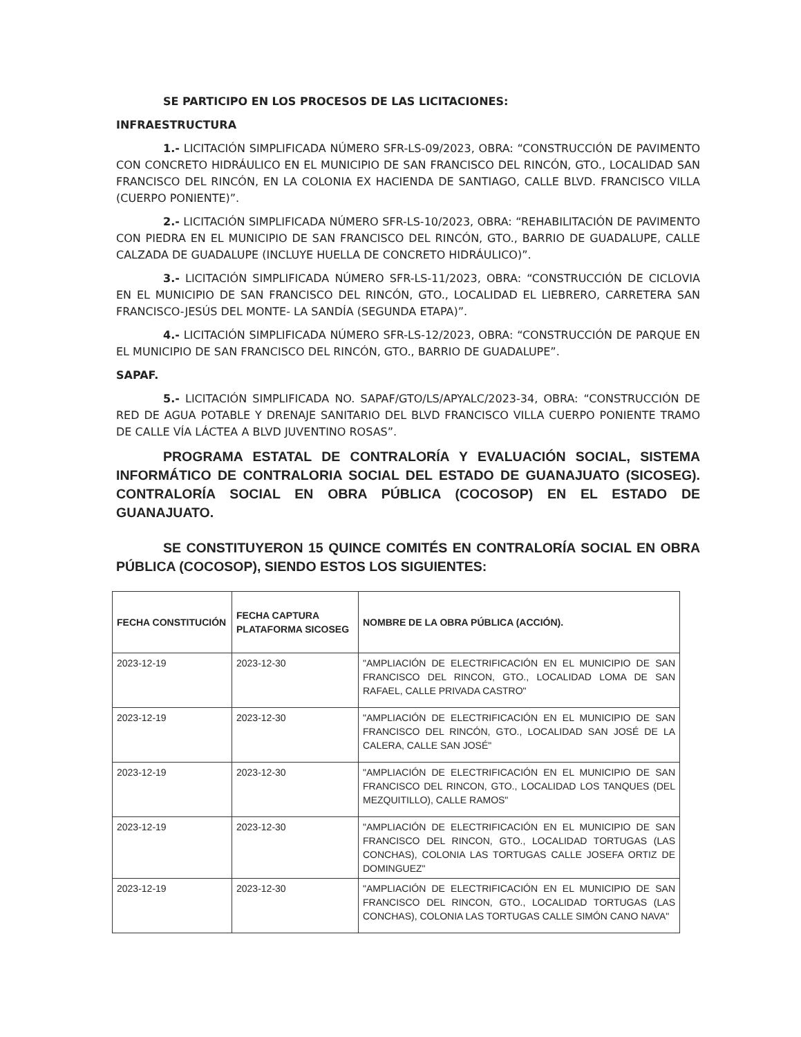SE PARTICIPO EN LOS PROCESOS DE LAS LICITACIONES:
INFRAESTRUCTURA
1.- LICITACIÓN SIMPLIFICADA NÚMERO SFR-LS-09/2023, OBRA: “CONSTRUCCIÓN DE PAVIMENTO CON CONCRETO HIDRÁULICO EN EL MUNICIPIO DE SAN FRANCISCO DEL RINCÓN, GTO., LOCALIDAD SAN FRANCISCO DEL RINCÓN, EN LA COLONIA EX HACIENDA DE SANTIAGO, CALLE BLVD. FRANCISCO VILLA (CUERPO PONIENTE)”.
2.- LICITACIÓN SIMPLIFICADA NÚMERO SFR-LS-10/2023, OBRA: “REHABILITACIÓN DE PAVIMENTO CON PIEDRA EN EL MUNICIPIO DE SAN FRANCISCO DEL RINCÓN, GTO., BARRIO DE GUADALUPE, CALLE CALZADA DE GUADALUPE (INCLUYE HUELLA DE CONCRETO HIDRÁULICO)”.
3.- LICITACIÓN SIMPLIFICADA NÚMERO SFR-LS-11/2023, OBRA: “CONSTRUCCIÓN DE CICLOVIA EN EL MUNICIPIO DE SAN FRANCISCO DEL RINCÓN, GTO., LOCALIDAD EL LIEBRERO, CARRETERA SAN FRANCISCO-JESÚS DEL MONTE- LA SANDÍA (SEGUNDA ETAPA)”.
4.- LICITACIÓN SIMPLIFICADA NÚMERO SFR-LS-12/2023, OBRA: “CONSTRUCCIÓN DE PARQUE EN EL MUNICIPIO DE SAN FRANCISCO DEL RINCÓN, GTO., BARRIO DE GUADALUPE”.
SAPAF.
5.- LICITACIÓN SIMPLIFICADA NO. SAPAF/GTO/LS/APYALC/2023-34, OBRA: “CONSTRUCCIÓN DE RED DE AGUA POTABLE Y DRENAJE SANITARIO DEL BLVD FRANCISCO VILLA CUERPO PONIENTE TRAMO DE CALLE VÍA LÁCTEA A BLVD JUVENTINO ROSAS”.
PROGRAMA ESTATAL DE CONTRALORÍA Y EVALUACIÓN SOCIAL, SISTEMA INFORMÁTICO DE CONTRALORIA SOCIAL DEL ESTADO DE GUANAJUATO (SICOSEG). CONTRALORÍA SOCIAL EN OBRA PÚBLICA (COCOSOP) EN EL ESTADO DE GUANAJUATO.
SE CONSTITUYERON 15 QUINCE COMITÉS EN CONTRALORÍA SOCIAL EN OBRA PÚBLICA (COCOSOP), SIENDO ESTOS LOS SIGUIENTES:
| FECHA CONSTITUCIÓN | FECHA CAPTURA PLATAFORMA SICOSEG | NOMBRE DE LA OBRA PÚBLICA (ACCIÓN). |
| --- | --- | --- |
| 2023-12-19 | 2023-12-30 | "AMPLIACIÓN DE ELECTRIFICACIÓN EN EL MUNICIPIO DE SAN FRANCISCO DEL RINCON, GTO., LOCALIDAD LOMA DE SAN RAFAEL, CALLE PRIVADA CASTRO" |
| 2023-12-19 | 2023-12-30 | "AMPLIACIÓN DE ELECTRIFICACIÓN EN EL MUNICIPIO DE SAN FRANCISCO DEL RINCÓN, GTO., LOCALIDAD SAN JOSÉ DE LA CALERA, CALLE SAN JOSÉ" |
| 2023-12-19 | 2023-12-30 | "AMPLIACIÓN DE ELECTRIFICACIÓN EN EL MUNICIPIO DE SAN FRANCISCO DEL RINCON, GTO., LOCALIDAD LOS TANQUES (DEL MEZQUITILLO), CALLE RAMOS" |
| 2023-12-19 | 2023-12-30 | "AMPLIACIÓN DE ELECTRIFICACIÓN EN EL MUNICIPIO DE SAN FRANCISCO DEL RINCON, GTO., LOCALIDAD TORTUGAS (LAS CONCHAS), COLONIA LAS TORTUGAS CALLE JOSEFA ORTIZ DE DOMINGUEZ" |
| 2023-12-19 | 2023-12-30 | "AMPLIACIÓN DE ELECTRIFICACIÓN EN EL MUNICIPIO DE SAN FRANCISCO DEL RINCON, GTO., LOCALIDAD TORTUGAS (LAS CONCHAS), COLONIA LAS TORTUGAS CALLE SIMÓN CANO NAVA" |